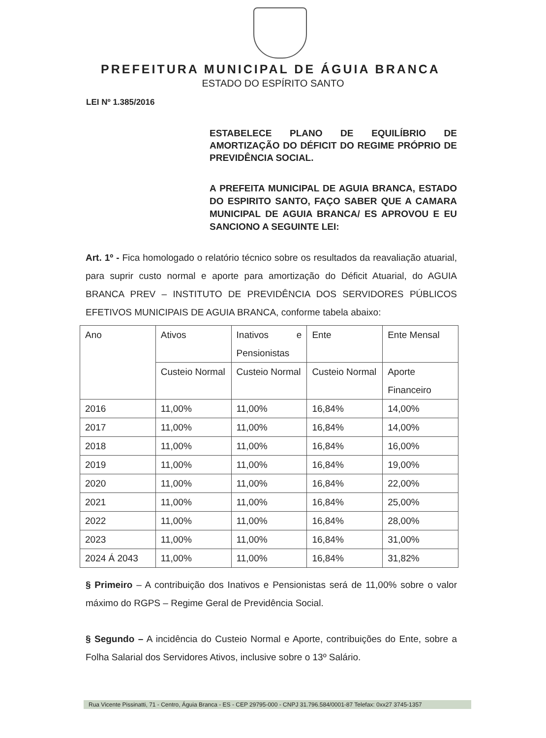PREFEITURA MUNICIPAL DE ÁGUIA BRANCA
ESTADO DO ESPÍRITO SANTO
LEI Nº 1.385/2016
ESTABELECE PLANO DE EQUILÍBRIO DE AMORTIZAÇÃO DO DÉFICIT DO REGIME PRÓPRIO DE PREVIDÊNCIA SOCIAL.
A PREFEITA MUNICIPAL DE AGUIA BRANCA, ESTADO DO ESPIRITO SANTO, FAÇO SABER QUE A CAMARA MUNICIPAL DE AGUIA BRANCA/ ES APROVOU E EU SANCIONO A SEGUINTE LEI:
Art. 1º - Fica homologado o relatório técnico sobre os resultados da reavaliação atuarial, para suprir custo normal e aporte para amortização do Déficit Atuarial, do AGUIA BRANCA PREV – INSTITUTO DE PREVIDÊNCIA DOS SERVIDORES PÚBLICOS EFETIVOS MUNICIPAIS DE AGUIA BRANCA, conforme tabela abaixo:
| Ano | Ativos | Inativos e Pensionistas | Ente | Ente Mensal |
| | Custeio Normal | Custeio Normal | Custeio Normal | Aporte Financeiro |
| 2016 | 11,00% | 11,00% | 16,84% | 14,00% |
| 2017 | 11,00% | 11,00% | 16,84% | 14,00% |
| 2018 | 11,00% | 11,00% | 16,84% | 16,00% |
| 2019 | 11,00% | 11,00% | 16,84% | 19,00% |
| 2020 | 11,00% | 11,00% | 16,84% | 22,00% |
| 2021 | 11,00% | 11,00% | 16,84% | 25,00% |
| 2022 | 11,00% | 11,00% | 16,84% | 28,00% |
| 2023 | 11,00% | 11,00% | 16,84% | 31,00% |
| 2024 Á 2043 | 11,00% | 11,00% | 16,84% | 31,82% |
§ Primeiro – A contribuição dos Inativos e Pensionistas será de 11,00% sobre o valor máximo do RGPS – Regime Geral de Previdência Social.
§ Segundo – A incidência do Custeio Normal e Aporte, contribuições do Ente, sobre a Folha Salarial dos Servidores Ativos, inclusive sobre o 13º Salário.
Rua Vicente Pissinatti, 71 - Centro, Águia Branca - ES - CEP 29795-000 - CNPJ 31.796.584/0001-87 Telefax: 0xx27 3745-1357